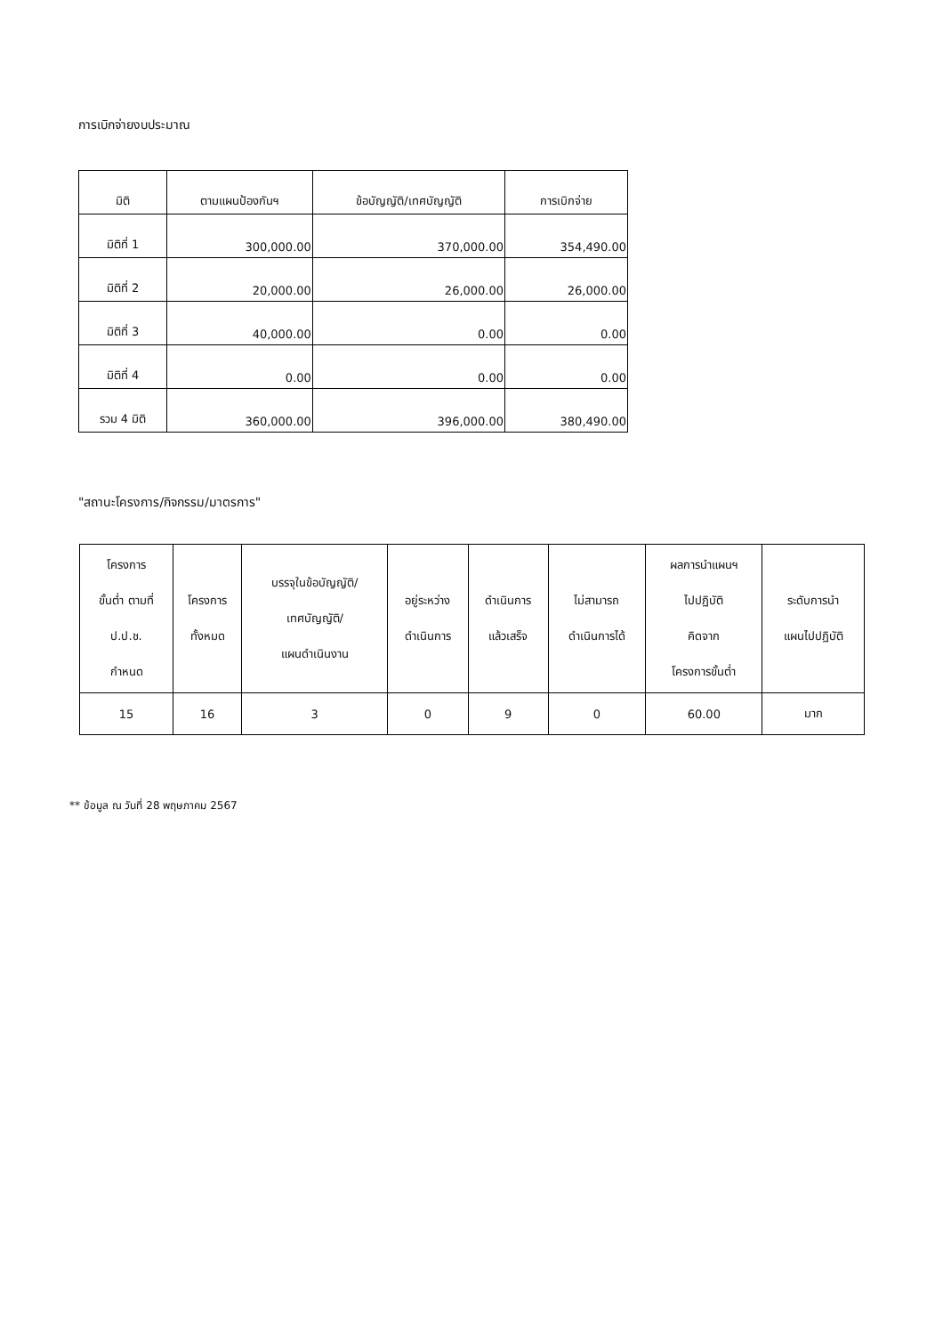การเบิกจ่ายงบประมาณ
| มิติ | ตามแผนป้องกันฯ | ข้อบัญญัติ/เทศบัญญัติ | การเบิกจ่าย |
| --- | --- | --- | --- |
| มิติที่ 1 | 300,000.00 | 370,000.00 | 354,490.00 |
| มิติที่ 2 | 20,000.00 | 26,000.00 | 26,000.00 |
| มิติที่ 3 | 40,000.00 | 0.00 | 0.00 |
| มิติที่ 4 | 0.00 | 0.00 | 0.00 |
| รวม 4 มิติ | 360,000.00 | 396,000.00 | 380,490.00 |
"สถานะโครงการ/กิจกรรม/มาตรการ"
| โครงการ ขั้นต่ำ ตามที่ ป.ป.ช. กำหนด | โครงการ ทั้งหมด | บรรจุในข้อบัญญัติ/ เทศบัญญัติ/ แผนดำเนินงาน | อยู่ระหว่าง ดำเนินการ | ดำเนินการ แล้วเสร็จ | ไม่สามารถ ดำเนินการได้ | ผลการนำแผนฯ ไปปฏิบัติ คิดจาก โครงการขั้นต่ำ | ระดับการนำ แผนไปปฏิบัติ |
| --- | --- | --- | --- | --- | --- | --- | --- |
| 15 | 16 | 3 | 0 | 9 | 0 | 60.00 | มาก |
** ข้อมูล ณ วันที่ 28 พฤษภาคม 2567